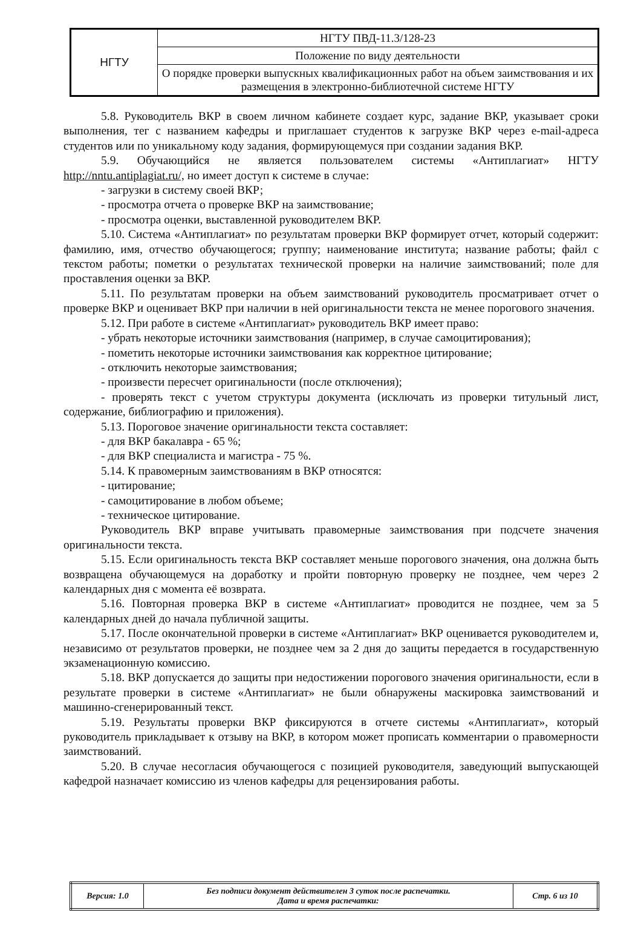| НГТУ | НГТУ ПВД-11.3/128-23 |
| | Положение по виду деятельности |
| | О порядке проверки выпускных квалификационных работ на объем заимствования и их размещения в электронно-библиотечной системе НГТУ |
5.8. Руководитель ВКР в своем личном кабинете создает курс, задание ВКР, указывает сроки выполнения, тег с названием кафедры и приглашает студентов к загрузке ВКР через e-mail-адреса студентов или по уникальному коду задания, формирующемуся при создании задания ВКР.
5.9. Обучающийся не является пользователем системы «Антиплагиат» НГТУ http://nntu.antiplagiat.ru/, но имеет доступ к системе в случае:
- загрузки в систему своей ВКР;
- просмотра отчета о проверке ВКР на заимствование;
- просмотра оценки, выставленной руководителем ВКР.
5.10. Система «Антиплагиат» по результатам проверки ВКР формирует отчет, который содержит: фамилию, имя, отчество обучающегося; группу; наименование института; название работы; файл с текстом работы; пометки о результатах технической проверки на наличие заимствований; поле для проставления оценки за ВКР.
5.11. По результатам проверки на объем заимствований руководитель просматривает отчет о проверке ВКР и оценивает ВКР при наличии в ней оригинальности текста не менее порогового значения.
5.12. При работе в системе «Антиплагиат» руководитель ВКР имеет право:
- убрать некоторые источники заимствования (например, в случае самоцитирования);
- пометить некоторые источники заимствования как корректное цитирование;
- отключить некоторые заимствования;
- произвести пересчет оригинальности (после отключения);
- проверять текст с учетом структуры документа (исключать из проверки титульный лист, содержание, библиографию и приложения).
5.13. Пороговое значение оригинальности текста составляет:
- для ВКР бакалавра - 65 %;
- для ВКР специалиста и магистра - 75 %.
5.14. К правомерным заимствованиям в ВКР относятся:
- цитирование;
- самоцитирование в любом объеме;
- техническое цитирование.
Руководитель ВКР вправе учитывать правомерные заимствования при подсчете значения оригинальности текста.
5.15. Если оригинальность текста ВКР составляет меньше порогового значения, она должна быть возвращена обучающемуся на доработку и пройти повторную проверку не позднее, чем через 2 календарных дня с момента её возврата.
5.16. Повторная проверка ВКР в системе «Антиплагиат» проводится не позднее, чем за 5 календарных дней до начала публичной защиты.
5.17. После окончательной проверки в системе «Антиплагиат» ВКР оценивается руководителем и, независимо от результатов проверки, не позднее чем за 2 дня до защиты передается в государственную экзаменационную комиссию.
5.18. ВКР допускается до защиты при недостижении порогового значения оригинальности, если в результате проверки в системе «Антиплагиат» не были обнаружены маскировка заимствований и машинно-сгенерированный текст.
5.19. Результаты проверки ВКР фиксируются в отчете системы «Антиплагиат», который руководитель прикладывает к отзыву на ВКР, в котором может прописать комментарии о правомерности заимствований.
5.20. В случае несогласия обучающегося с позицией руководителя, заведующий выпускающей кафедрой назначает комиссию из членов кафедры для рецензирования работы.
| Версия: 1.0 | Без подписи документ действителен 3 суток после распечатки. Дата и время распечатки: | Стр. 6 из 10 |